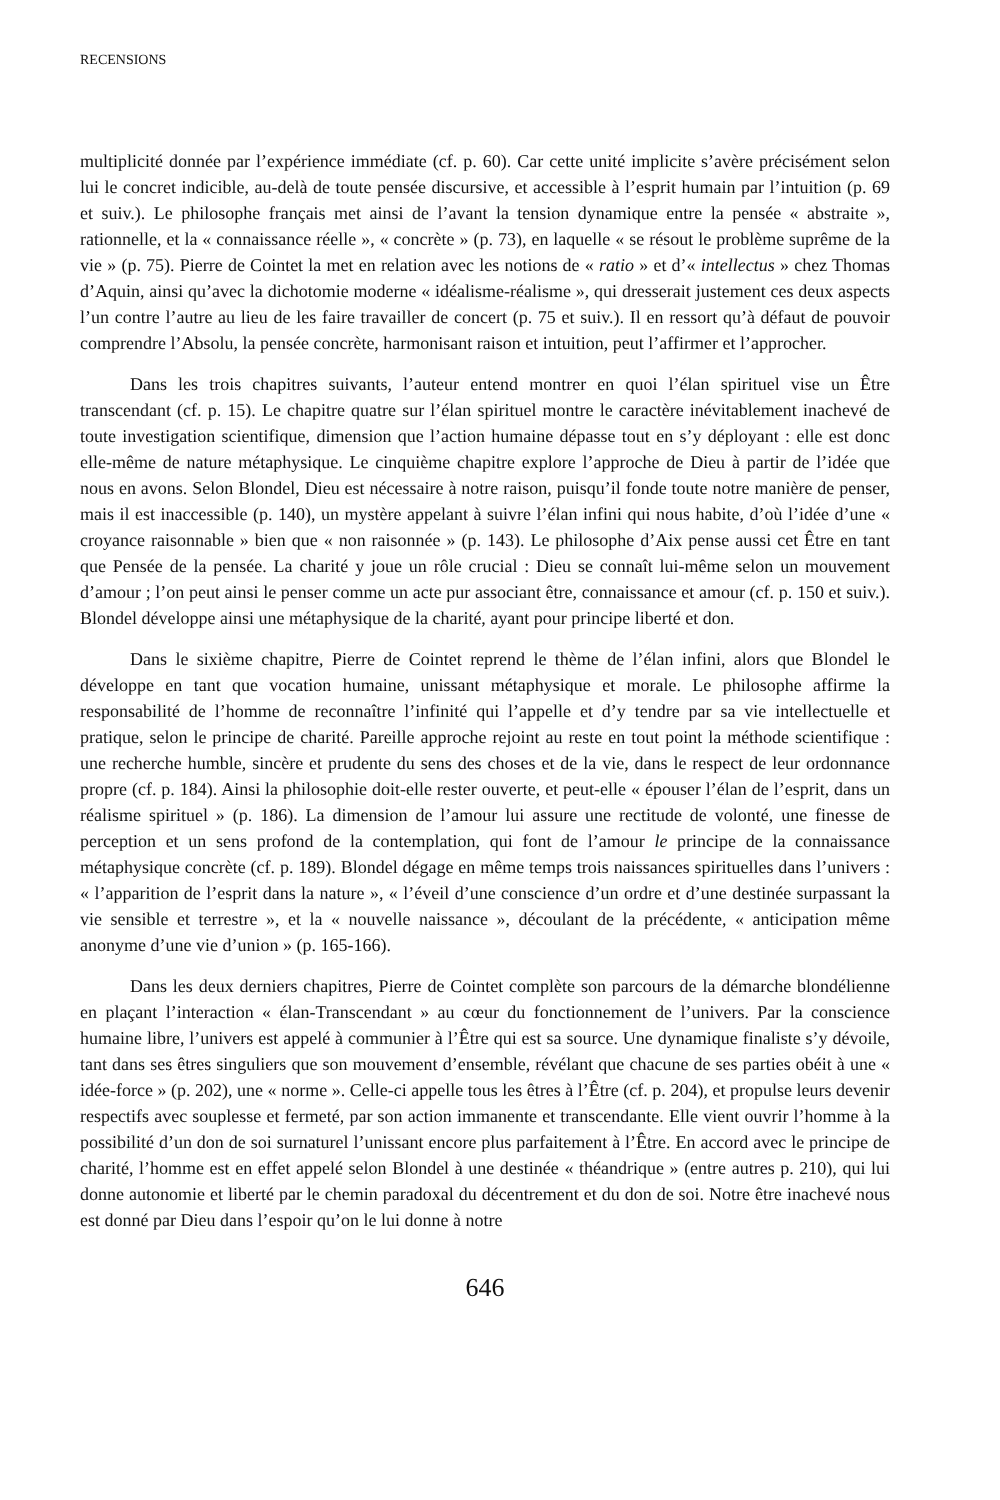RECENSIONS
multiplicité donnée par l’expérience immédiate (cf. p. 60). Car cette unité implicite s’avère précisément selon lui le concret indicible, au-delà de toute pensée discursive, et accessible à l’esprit humain par l’intuition (p. 69 et suiv.). Le philosophe français met ainsi de l’avant la tension dynamique entre la pensée « abstraite », rationnelle, et la « connaissance réelle », « concrète » (p. 73), en laquelle « se résout le problème suprême de la vie » (p. 75). Pierre de Cointet la met en relation avec les notions de « ratio » et d’« intellectus » chez Thomas d’Aquin, ainsi qu’avec la dichotomie moderne « idéalisme-réalisme », qui dresserait justement ces deux aspects l’un contre l’autre au lieu de les faire travailler de concert (p. 75 et suiv.). Il en ressort qu’à défaut de pouvoir comprendre l’Absolu, la pensée concrète, harmonisant raison et intuition, peut l’affirmer et l’approcher.
Dans les trois chapitres suivants, l’auteur entend montrer en quoi l’élan spirituel vise un Être transcendant (cf. p. 15). Le chapitre quatre sur l’élan spirituel montre le caractère inévitablement inachevé de toute investigation scientifique, dimension que l’action humaine dépasse tout en s’y déployant : elle est donc elle-même de nature métaphysique. Le cinquième chapitre explore l’approche de Dieu à partir de l’idée que nous en avons. Selon Blondel, Dieu est nécessaire à notre raison, puisqu’il fonde toute notre manière de penser, mais il est inaccessible (p. 140), un mystère appelant à suivre l’élan infini qui nous habite, d’où l’idée d’une « croyance raisonnable » bien que « non raisonnée » (p. 143). Le philosophe d’Aix pense aussi cet Être en tant que Pensée de la pensée. La charité y joue un rôle crucial : Dieu se connaît lui-même selon un mouvement d’amour ; l’on peut ainsi le penser comme un acte pur associant être, connaissance et amour (cf. p. 150 et suiv.). Blondel développe ainsi une métaphysique de la charité, ayant pour principe liberté et don.
Dans le sixième chapitre, Pierre de Cointet reprend le thème de l’élan infini, alors que Blondel le développe en tant que vocation humaine, unissant métaphysique et morale. Le philosophe affirme la responsabilité de l’homme de reconnaître l’infinité qui l’appelle et d’y tendre par sa vie intellectuelle et pratique, selon le principe de charité. Pareille approche rejoint au reste en tout point la méthode scientifique : une recherche humble, sincère et prudente du sens des choses et de la vie, dans le respect de leur ordonnance propre (cf. p. 184). Ainsi la philosophie doit-elle rester ouverte, et peut-elle « épouser l’élan de l’esprit, dans un réalisme spirituel » (p. 186). La dimension de l’amour lui assure une rectitude de volonté, une finesse de perception et un sens profond de la contemplation, qui font de l’amour le principe de la connaissance métaphysique concrète (cf. p. 189). Blondel dégage en même temps trois naissances spirituelles dans l’univers : « l’apparition de l’esprit dans la nature », « l’éveil d’une conscience d’un ordre et d’une destinée surpassant la vie sensible et terrestre », et la « nouvelle naissance », découlant de la précédente, « anticipation même anonyme d’une vie d’union » (p. 165-166).
Dans les deux derniers chapitres, Pierre de Cointet complète son parcours de la démarche blondélienne en plaçant l’interaction « élan-Transcendant » au cœur du fonctionnement de l’univers. Par la conscience humaine libre, l’univers est appelé à communier à l’Être qui est sa source. Une dynamique finaliste s’y dévoile, tant dans ses êtres singuliers que son mouvement d’ensemble, révélant que chacune de ses parties obéit à une « idée-force » (p. 202), une « norme ». Celle-ci appelle tous les êtres à l’Être (cf. p. 204), et propulse leurs devenir respectifs avec souplesse et fermeté, par son action immanente et transcendante. Elle vient ouvrir l’homme à la possibilité d’un don de soi surnaturel l’unissant encore plus parfaitement à l’Être. En accord avec le principe de charité, l’homme est en effet appelé selon Blondel à une destinée « théandrique » (entre autres p. 210), qui lui donne autonomie et liberté par le chemin paradoxal du décentrement et du don de soi. Notre être inachevé nous est donné par Dieu dans l’espoir qu’on le lui donne à notre
646